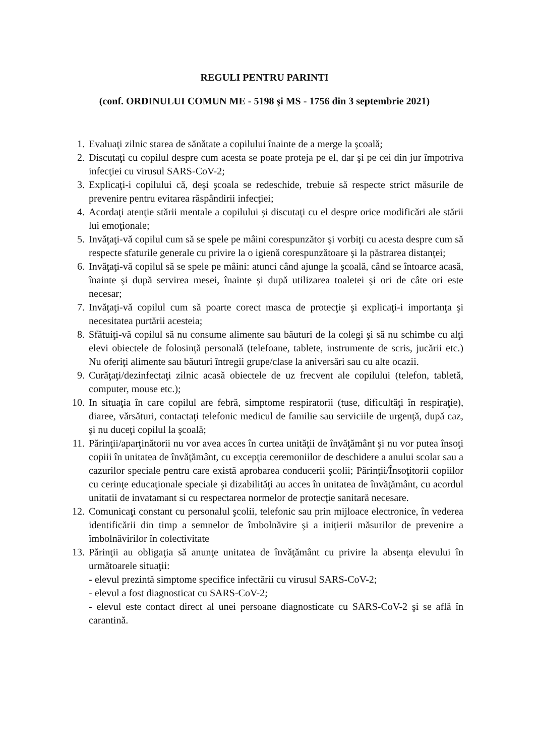REGULI PENTRU PARINTI
(conf. ORDINULUI COMUN ME - 5198 şi MS - 1756 din 3 septembrie 2021)
1. Evaluaţi zilnic starea de sănătate a copilului înainte de a merge la şcoală;
2. Discutaţi cu copilul despre cum acesta se poate proteja pe el, dar şi pe cei din jur împotriva infecţiei cu virusul SARS-CoV-2;
3. Explicaţi-i copilului că, deşi şcoala se redeschide, trebuie să respecte strict măsurile de prevenire pentru evitarea răspândirii infecţiei;
4. Acordaţi atenţie stării mentale a copilului şi discutaţi cu el despre orice modificări ale stării lui emoţionale;
5. Invăţaţi-vă copilul cum să se spele pe mâini corespunzător şi vorbiţi cu acesta despre cum să respecte sfaturile generale cu privire la o igienă corespunzătoare şi la păstrarea distanţei;
6. Invăţaţi-vă copilul să se spele pe mâini: atunci când ajunge la şcoală, când se întoarce acasă, înainte şi după servirea mesei, înainte şi după utilizarea toaletei şi ori de câte ori este necesar;
7. Invăţaţi-vă copilul cum să poarte corect masca de protecţie şi explicaţi-i importanţa şi necesitatea purtării acesteia;
8. Sfătuiţi-vă copilul să nu consume alimente sau băuturi de la colegi şi să nu schimbe cu alţi elevi obiectele de folosinţă personală (telefoane, tablete, instrumente de scris, jucării etc.) Nu oferiţi alimente sau băuturi întregii grupe/clase la aniversări sau cu alte ocazii.
9. Curăţaţi/dezinfectaţi zilnic acasă obiectele de uz frecvent ale copilului (telefon, tabletă, computer, mouse etc.);
10. In situaţia în care copilul are febră, simptome respiratorii (tuse, dificultăţi în respiraţie), diaree, vărsături, contactaţi telefonic medicul de familie sau serviciile de urgenţă, după caz, şi nu duceţi copilul la şcoală;
11. Părinţii/aparţinătorii nu vor avea acces în curtea unităţii de învăţământ şi nu vor putea însoţi copiii în unitatea de învăţământ, cu excepţia ceremoniilor de deschidere a anului scolar sau a cazurilor speciale pentru care există aprobarea conducerii şcolii; Părinţii/Însoţitorii copiilor cu cerinţe educaţionale speciale şi dizabilităţi au acces în unitatea de învăţământ, cu acordul unitatii de invatamant si cu respectarea normelor de protecţie sanitară necesare.
12. Comunicaţi constant cu personalul şcolii, telefonic sau prin mijloace electronice, în vederea identificării din timp a semnelor de îmbolnăvire şi a iniţierii măsurilor de prevenire a îmbolnăvirilor în colectivitate
13. Părinţii au obligaţia să anunţe unitatea de învăţământ cu privire la absenţa elevului în următoarele situaţii:
- elevul prezintă simptome specifice infectării cu virusul SARS-CoV-2;
- elevul a fost diagnosticat cu SARS-CoV-2;
- elevul este contact direct al unei persoane diagnosticate cu SARS-CoV-2 şi se află în carantină.